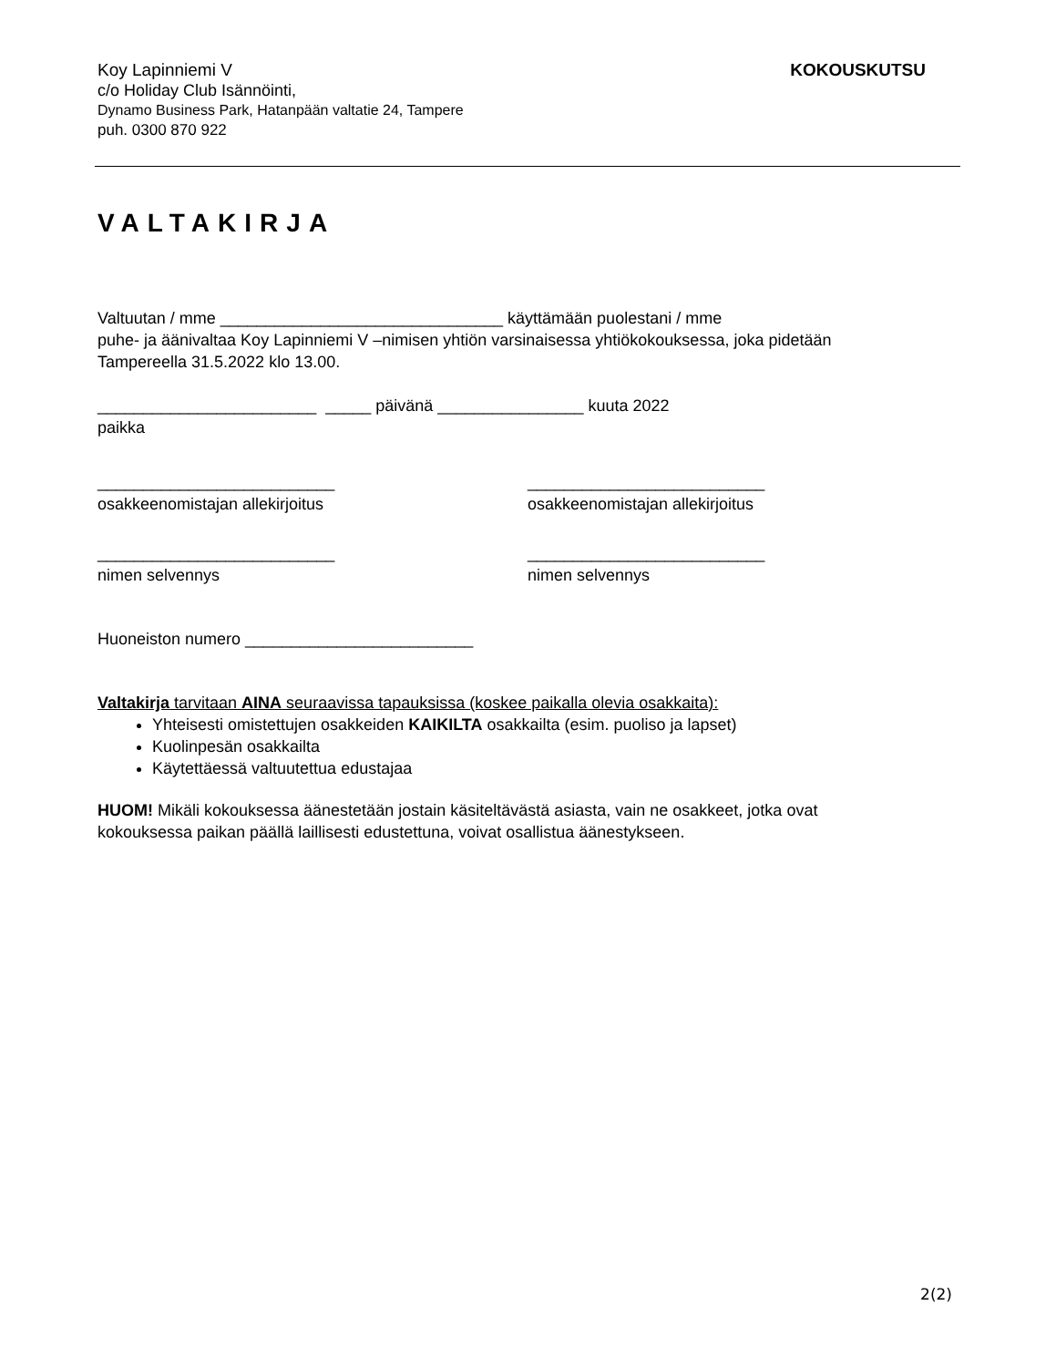Koy Lapinniemi V
c/o Holiday Club Isännöinti,
Dynamo Business Park, Hatanpään valtatie 24, Tampere
puh. 0300 870 922
KOKOUSKUTSU
VALTAKIRJA
Valtuutan / mme _______________________________ käyttämään puolestani / mme
puhe- ja äänivaltaa Koy Lapinniemi V –nimisen yhtiön varsinaisessa yhtiökokouksessa, joka pidetään
Tampereella 31.5.2022 klo 13.00.
________________________ _____ päivänä ________________ kuuta 2022
paikka
__________________________
osakkeenomistajan allekirjoitus
__________________________
osakkeenomistajan allekirjoitus
__________________________
nimen selvennys
__________________________
nimen selvennys
Huoneiston numero _________________________
Valtakirja tarvitaan AINA seuraavissa tapauksissa (koskee paikalla olevia osakkaita):
Yhteisesti omistettujen osakkeiden KAIKILTA osakkailta (esim. puoliso ja lapset)
Kuolinpesän osakkailta
Käytettäessä valtuutettua edustajaa
HUOM! Mikäli kokouksessa äänestetään jostain käsiteltävästä asiasta, vain ne osakkeet, jotka ovat
kokouksessa paikan päällä laillisesti edustettuna, voivat osallistua äänestykseen.
2(2)